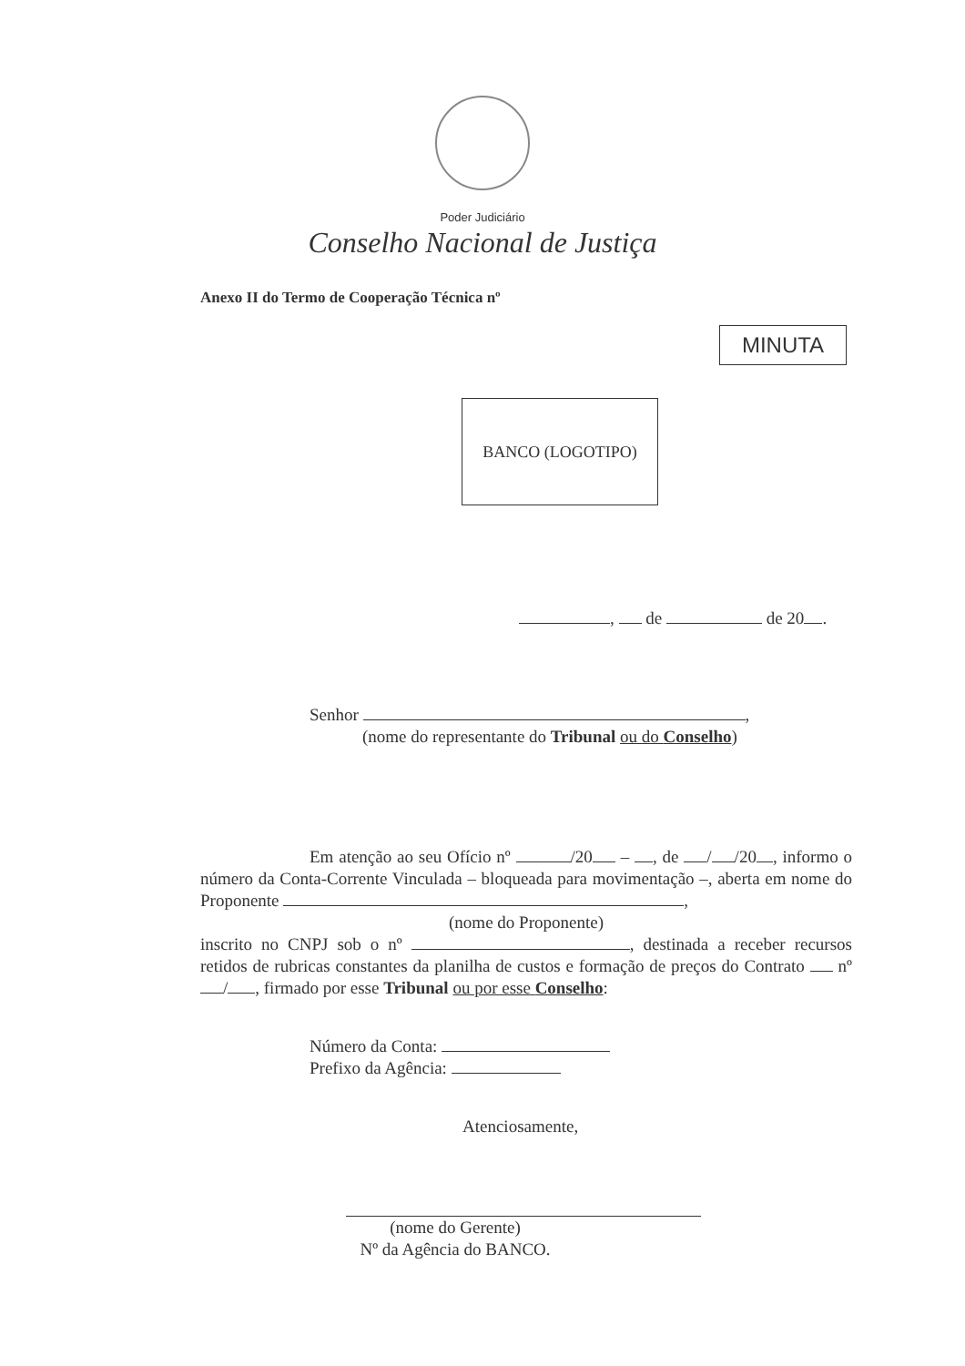Poder Judiciário
Conselho Nacional de Justiça
Anexo II do Termo de Cooperação Técnica nº
MINUTA
BANCO (LOGOTIPO)
, de de 20 .
Senhor ,
(nome do representante do Tribunal ou do Conselho)
Em atenção ao seu Ofício nº /20 – , de / /20 , informo o número da Conta-Corrente Vinculada – bloqueada para movimentação –, aberta em nome do Proponente ,
(nome do Proponente)
inscrito no CNPJ sob o nº , destinada a receber recursos retidos de rubricas constantes da planilha de custos e formação de preços do Contrato nº / , firmado por esse Tribunal ou por esse Conselho:
Número da Conta:
Prefixo da Agência:
Atenciosamente,
(nome do Gerente)
Nº da Agência do BANCO.